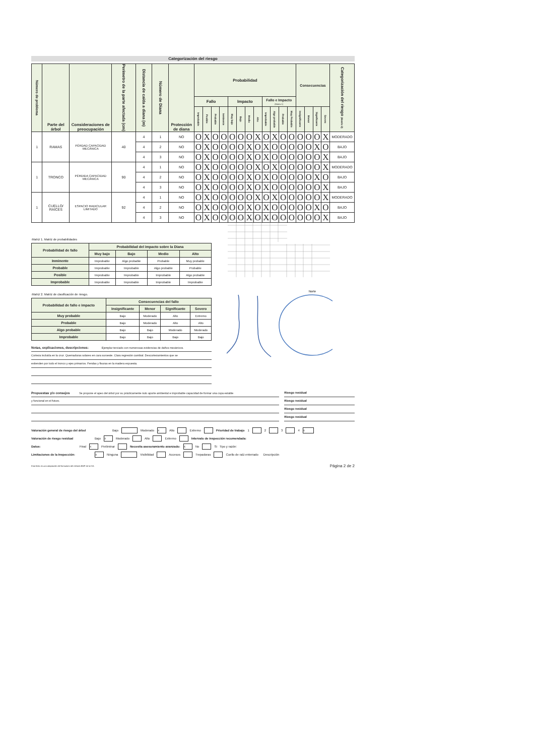Categorización del riesgo
| Número de problema | Parte del árbol | Consideraciones de preocupación | Perímetro de la parte afectada (cm) | Distancia de caída a diana (m) | Número de Diana | Protección de diana | Probabilidad | | | | | | | | | | | | Consecuencias | | | | Categorización del riesgo (Matriz 2) |
| --- | --- | --- | --- | --- | --- | --- | --- | --- | --- | --- | --- | --- | --- | --- | --- | --- | --- | --- | --- | --- | --- | --- | --- |
| | | | | | | | Fallo | | | | Impacto | | | | Fallo e Impacto (Matriz 1) | | | | | | | | |
| | | | | | | | Improbable | Posible | Probable | Inminente | Muy bajo | Bajo | Medio | Alto | Improbable | Algo probable | Probable | Muy Probable | Insignificante | Menor | Significante | Severo | |
| 1 | RAMAS | PÉRDAD CAPACIDAD MECÁNICA | 40 | 4 | 1 | NO | O | X | O | O | O | O | O | X | O | X | O | O | O | O | O | X | MODERADO |
| | | | | 4 | 2 | NO | O | X | O | O | O | O | X | O | X | O | O | O | O | O | X | O | BAJO |
| | | | | 4 | 3 | NO | O | X | O | O | O | O | X | O | X | O | O | O | O | O | O | X | BAJO |
| 1 | TRONCO | PÉRDIDA CAPACIDAD MECÁNICA | 90 | 4 | 1 | NO | O | X | O | O | O | O | O | X | O | X | O | O | O | O | O | X | MODERADO |
| | | | | 4 | 2 | NO | O | X | O | O | O | O | X | O | X | O | O | O | O | O | X | O | BAJO |
| | | | | 4 | 3 | NO | O | X | O | O | O | O | X | O | X | O | O | O | O | O | O | X | BAJO |
| 1 | CUELLO/ RAÍCES | ESPACIO RADICULAR LIMITADO | 92 | 4 | 1 | NO | O | X | O | O | O | O | O | X | O | X | O | O | O | O | O | X | MODERADO |
| | | | | 4 | 2 | NO | O | X | O | O | O | O | X | O | X | O | O | O | O | O | X | O | BAJO |
| | | | | 4 | 3 | NO | O | X | O | O | O | O | X | O | X | O | O | O | O | O | O | X | BAJO |
Matriz 1. Matriz de probabilidades
| Probabilidad de fallo | Probabilidad del impacto sobre la Diana | | | |
| --- | --- | --- | --- | --- |
| | Muy bajo | Bajo | Medio | Alto |
| Inminente | Improbable | Algo probable | Probable | Muy probable |
| Probable | Improbable | Improbable | Algo probable | Probable |
| Posible | Improbable | Improbable | Improbable | Algo probable |
| Improbable | Improbable | Improbable | Improbable | Improbable |
Matriz 2. Matriz de clasificación de riesgo.
| Probabilidad de fallo e impacto | Consecuencias del fallo | | | |
| --- | --- | --- | --- | --- |
| | Insignificante | Menor | Significante | Severo |
| Muy probable | Bajo | Moderado | Alto | Extremo |
| Probable | Bajo | Moderado | Alto | Alto |
| Algo probable | Bajo | Bajo | Moderado | Moderado |
| Improbable | Bajo | Bajo | Bajo | Bajo |
Notas, explicaciones, descripciones: Ejemplar terciado con numerosas evidencias de daños mecánicos.
Corteza incluida en la cruz. Quemaduras solares en cara suroeste. Clara regresión cambial. Descortezamientos que se
extienden por todo el tronco y ejes primarios. Fendas y fisuras en la madera expuesta.
Norte
Propuestas y/o consejos Se propone el apeo del árbol por su prácticamente nulo aporte ambiental e improbable capacidad de formar una copa estable
y funcional en el futuro.
Riesgo residual
Riesgo residual
Riesgo residual
Riesgo residual
Valoración general de riesgo del árbol Bajo Moderado X Alto Extremo Prioridad de trabajo 1 2 3 4 X
Valoración de riesgo residual Bajo X Moderado Alto Extremo Intervalo de inspección recomendada:
Datos: Final X Preliminar Necesita asesoramiento avanzado: X No Si Tipo y razón:
Limitaciones de la Inspección: X Ninguna Visibilidad Accesos Trepadoras Cuello de raíz enterrado Descripción
Esta ficha es una adaptación del formulario del método BMP de la ISA Página 2 de 2